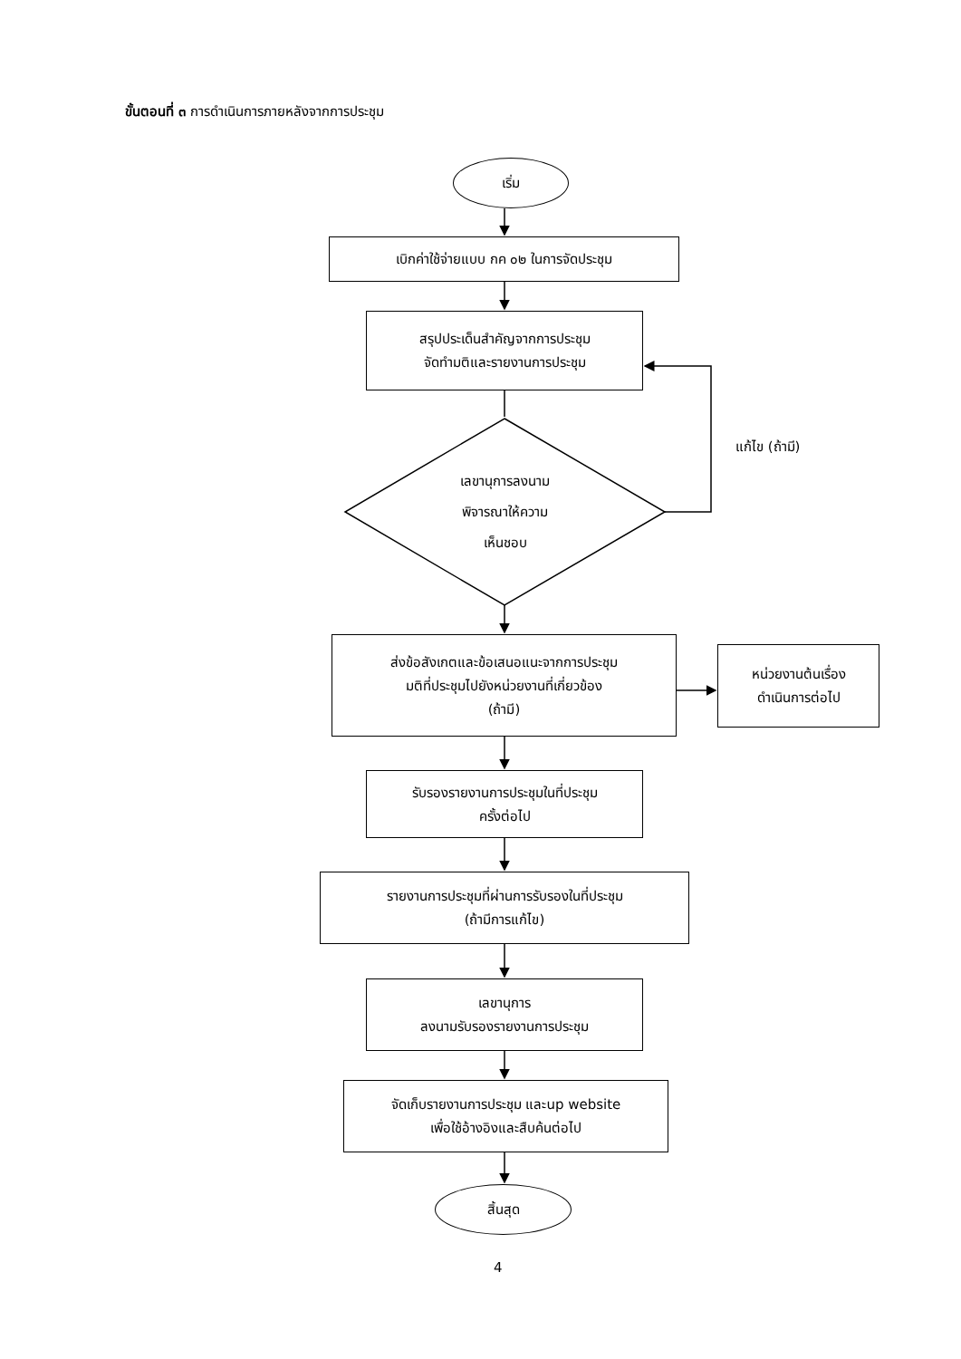ขั้นตอนที่ ๓ การดำเนินการภายหลังจากการประชุม
เริ่ม
เบิกค่าใช้จ่ายแบบ กค ๐๒ ในการจัดประชุม
สรุปประเด็นสำคัญจากการประชุม
จัดทำมติและรายงานการประชุม
เลขานุการลงนาม
พิจารณาให้ความ
เห็นชอบ
แก้ไข (ถ้ามี)
ส่งข้อสังเกตและข้อเสนอแนะจากการประชุม
มติที่ประชุมไปยังหน่วยงานที่เกี่ยวข้อง
(ถ้ามี)
หน่วยงานต้นเรื่อง
ดำเนินการต่อไป
รับรองรายงานการประชุมในที่ประชุม
ครั้งต่อไป
รายงานการประชุมที่ผ่านการรับรองในที่ประชุม
(ถ้ามีการแก้ไข)
เลขานุการ
ลงนามรับรองรายงานการประชุม
จัดเก็บรายงานการประชุม และup website
เพื่อใช้อ้างอิงและสืบค้นต่อไป
สิ้นสุด
4